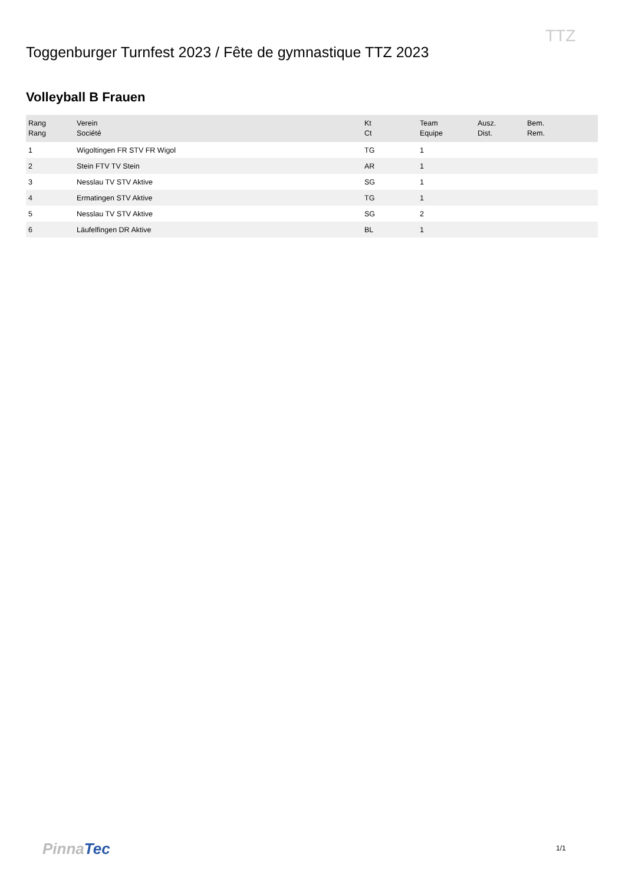TTZ
Toggenburger Turnfest 2023 / Fête de gymnastique TTZ 2023
Volleyball B Frauen
| Rang Rang | Verein Société | Kt Ct | Team Equipe | Ausz. Dist. | Bem. Rem. |
| --- | --- | --- | --- | --- | --- |
| 1 | Wigoltingen FR STV FR Wigol | TG | 1 | | |
| 2 | Stein FTV TV Stein | AR | 1 | | |
| 3 | Nesslau TV STV Aktive | SG | 1 | | |
| 4 | Ermatingen STV Aktive | TG | 1 | | |
| 5 | Nesslau TV STV Aktive | SG | 2 | | |
| 6 | Läufelfingen DR Aktive | BL | 1 | | |
PinnaTec 1/1